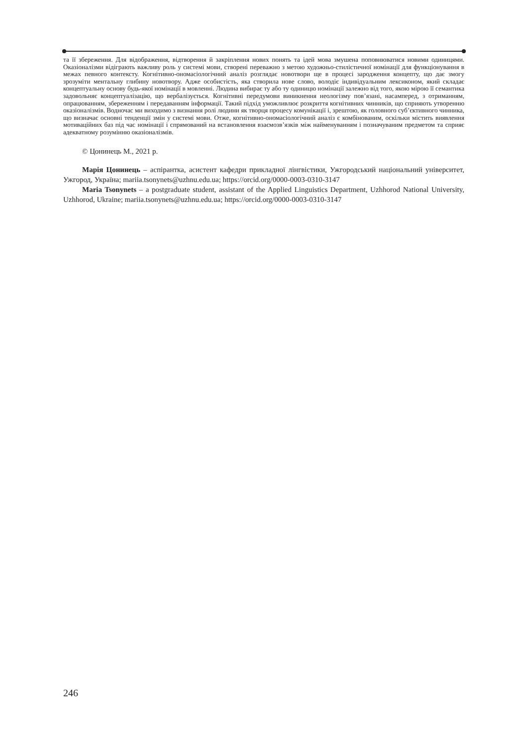та її збереження. Для відображення, відтворення й закріплення нових понять та ідей мова змушена поповнюватися новими одиницями. Оказіоналізми відіграють важливу роль у системі мови, створені переважно з метою художньо-стилістичної номінації для функціонування в межах певного контексту. Когнітивно-ономасіологічний аналіз розглядає новотвори ще в процесі зародження концепту, що дає змогу зрозуміти ментальну глибину новотвору. Адже особистість, яка створила нове слово, володіє індивідуальним лексиконом, який складає концептуальну основу будь-якої номінації в мовленні. Людина вибирає ту або ту одиницю номінації залежно від того, якою мірою її семантика задовольняє концептуалізацію, що вербалізується. Когнітивні передумови виникнення неологізму пов’язані, насамперед, з отриманням, опрацюванням, збереженням і передаванням інформації. Такий підхід уможливлює розкриття когнітивних чинників, що сприяють утворенню оказіоналізмів. Водночас ми виходимо з визнання ролі людини як творця процесу комунікації і, зрештою, як головного суб’єктивного чинника, що визначає основні тенденції змін у системі мови. Отже, когнітивно-ономасіологічний аналіз є комбінованим, оскільки містить виявлення мотиваційних баз під час номінації і спрямований на встановлення взаємозв’язків між найменуванням і позначуваним предметом та сприяє адекватному розумінню оказіоналізмів.
© Цонинець М., 2021 р.
Марія Цонинець – аспірантка, асистент кафедри прикладної лінгвістики, Ужгородський національний університет, Ужгород, Україна; mariia.tsonynets@uzhnu.edu.ua; https://orcid.org/0000-0003-0310-3147
Maria Tsonynets – a postgraduate student, assistant of the Applied Linguistics Department, Uzhhorod National University, Uzhhorod, Ukraine; mariia.tsonynets@uzhnu.edu.ua; https://orcid.org/0000-0003-0310-3147
246